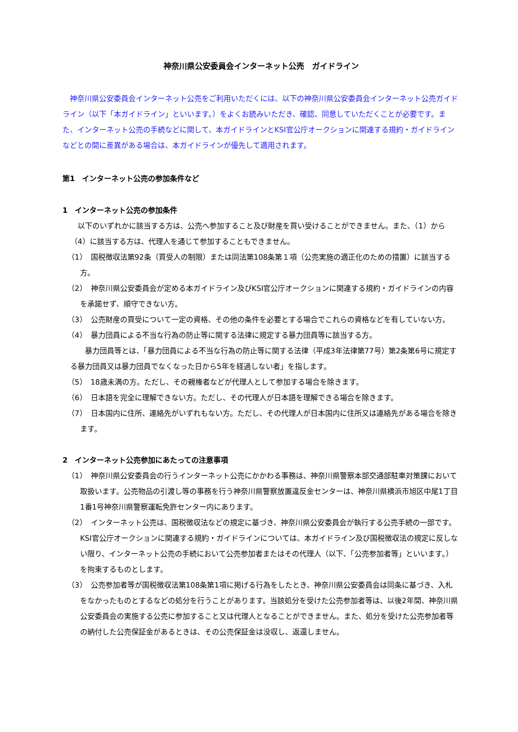神奈川県公安委員会インターネット公売　ガイドライン
神奈川県公安委員会インターネット公売をご利用いただくには、以下の神奈川県公安委員会インターネット公売ガイドライン（以下「本ガイドライン」といいます。）をよくお読みいただき、確認、同意していただくことが必要です。また、インターネット公売の手続などに関して、本ガイドラインとKSI官公庁オークションに関連する規約・ガイドラインなどとの間に差異がある場合は、本ガイドラインが優先して適用されます。
第1　インターネット公売の参加条件など
1　インターネット公売の参加条件
以下のいずれかに該当する方は、公売へ参加すること及び財産を買い受けることができません。また、（1）から（4）に該当する方は、代理人を通じて参加することもできません。
（1）　国税徴収法第92条（買受人の制限）または同法第108条第１項（公売実施の適正化のための措置）に該当する方。
（2）　神奈川県公安委員会が定める本ガイドライン及びKSI官公庁オークションに関連する規約・ガイドラインの内容を承諾せず、順守できない方。
（3）　公売財産の買受について一定の資格、その他の条件を必要とする場合でこれらの資格などを有していない方。
（4）　暴力団員による不当な行為の防止等に関する法律に規定する暴力団員等に該当する方。
　暴力団員等とは、「暴力団員による不当な行為の防止等に関する法律（平成3年法律第77号）第2条第6号に規定する暴力団員又は暴力団員でなくなった日から5年を経過しない者」を指します。
（5）　18歳未満の方。ただし、その親権者などが代理人として参加する場合を除きます。
（6）　日本語を完全に理解できない方。ただし、その代理人が日本語を理解できる場合を除きます。
（7）　日本国内に住所、連絡先がいずれもない方。ただし、その代理人が日本国内に住所又は連絡先がある場合を除きます。
2　インターネット公売参加にあたっての注意事項
（1）　神奈川県公安委員会の行うインターネット公売にかかわる事務は、神奈川県警察本部交通部駐車対策課において取扱います。公売物品の引渡し等の事務を行う神奈川県警察放置違反金センターは、神奈川県横浜市旭区中尾1丁目1番1号神奈川県警察運転免許センター内にあります。
（2）　インターネット公売は、国税徴収法などの規定に基づき、神奈川県公安委員会が執行する公売手続の一部です。KSI官公庁オークションに関連する規約・ガイドラインについては、本ガイドライン及び国税徴収法の規定に反しない限り、インターネット公売の手続において公売参加者またはその代理人（以下、「公売参加者等」といいます。）を拘束するものとします。
（3）　公売参加者等が国税徴収法第108条第1項に掲げる行為をしたとき、神奈川県公安委員会は同条に基づき、入札をなかったものとするなどの処分を行うことがあります。当該処分を受けた公売参加者等は、以後2年間、神奈川県公安委員会の実施する公売に参加すること又は代理人となることができません。また、処分を受けた公売参加者等の納付した公売保証金があるときは、その公売保証金は没収し、返還しません。